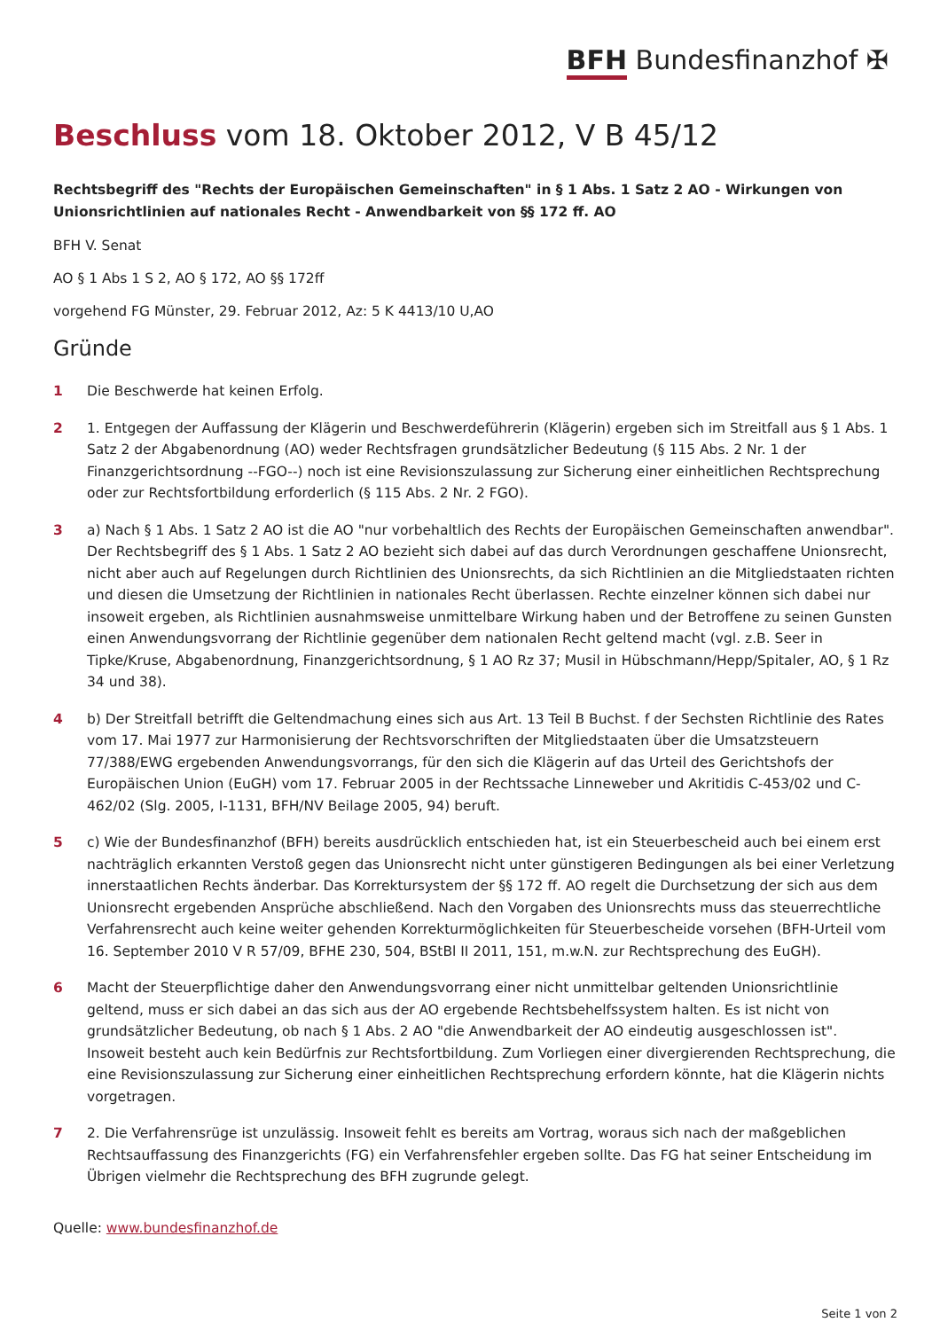BFH Bundesfinanzhof ✠
Beschluss vom 18. Oktober 2012, V B 45/12
Rechtsbegriff des "Rechts der Europäischen Gemeinschaften" in § 1 Abs. 1 Satz 2 AO - Wirkungen von Unionsrichtlinien auf nationales Recht - Anwendbarkeit von §§ 172 ff. AO
BFH V. Senat
AO § 1 Abs 1 S 2, AO § 172, AO §§ 172ff
vorgehend FG Münster, 29. Februar 2012, Az: 5 K 4413/10 U,AO
Gründe
1 Die Beschwerde hat keinen Erfolg.
2 1. Entgegen der Auffassung der Klägerin und Beschwerdeführerin (Klägerin) ergeben sich im Streitfall aus § 1 Abs. 1 Satz 2 der Abgabenordnung (AO) weder Rechtsfragen grundsätzlicher Bedeutung (§ 115 Abs. 2 Nr. 1 der Finanzgerichtsordnung --FGO--) noch ist eine Revisionszulassung zur Sicherung einer einheitlichen Rechtsprechung oder zur Rechtsfortbildung erforderlich (§ 115 Abs. 2 Nr. 2 FGO).
3 a) Nach § 1 Abs. 1 Satz 2 AO ist die AO "nur vorbehaltlich des Rechts der Europäischen Gemeinschaften anwendbar". Der Rechtsbegriff des § 1 Abs. 1 Satz 2 AO bezieht sich dabei auf das durch Verordnungen geschaffene Unionsrecht, nicht aber auch auf Regelungen durch Richtlinien des Unionsrechts, da sich Richtlinien an die Mitgliedstaaten richten und diesen die Umsetzung der Richtlinien in nationales Recht überlassen. Rechte einzelner können sich dabei nur insoweit ergeben, als Richtlinien ausnahmsweise unmittelbare Wirkung haben und der Betroffene zu seinen Gunsten einen Anwendungsvorrang der Richtlinie gegenüber dem nationalen Recht geltend macht (vgl. z.B. Seer in Tipke/Kruse, Abgabenordnung, Finanzgerichtsordnung, § 1 AO Rz 37; Musil in Hübschmann/Hepp/Spitaler, AO, § 1 Rz 34 und 38).
4 b) Der Streitfall betrifft die Geltendmachung eines sich aus Art. 13 Teil B Buchst. f der Sechsten Richtlinie des Rates vom 17. Mai 1977 zur Harmonisierung der Rechtsvorschriften der Mitgliedstaaten über die Umsatzsteuern 77/388/EWG ergebenden Anwendungsvorrangs, für den sich die Klägerin auf das Urteil des Gerichtshofs der Europäischen Union (EuGH) vom 17. Februar 2005 in der Rechtssache Linneweber und Akritidis C-453/02 und C-462/02 (Slg. 2005, I-1131, BFH/NV Beilage 2005, 94) beruft.
5 c) Wie der Bundesfinanzhof (BFH) bereits ausdrücklich entschieden hat, ist ein Steuerbescheid auch bei einem erst nachträglich erkannten Verstoß gegen das Unionsrecht nicht unter günstigeren Bedingungen als bei einer Verletzung innerstaatlichen Rechts änderbar. Das Korrektursystem der §§ 172 ff. AO regelt die Durchsetzung der sich aus dem Unionsrecht ergebenden Ansprüche abschließend. Nach den Vorgaben des Unionsrechts muss das steuerrechtliche Verfahrensrecht auch keine weiter gehenden Korrekturmöglichkeiten für Steuerbescheide vorsehen (BFH-Urteil vom 16. September 2010 V R 57/09, BFHE 230, 504, BStBl II 2011, 151, m.w.N. zur Rechtsprechung des EuGH).
6 Macht der Steuerpflichtige daher den Anwendungsvorrang einer nicht unmittelbar geltenden Unionsrichtlinie geltend, muss er sich dabei an das sich aus der AO ergebende Rechtsbehelfssystem halten. Es ist nicht von grundsätzlicher Bedeutung, ob nach § 1 Abs. 2 AO "die Anwendbarkeit der AO eindeutig ausgeschlossen ist". Insoweit besteht auch kein Bedürfnis zur Rechtsfortbildung. Zum Vorliegen einer divergierenden Rechtsprechung, die eine Revisionszulassung zur Sicherung einer einheitlichen Rechtsprechung erfordern könnte, hat die Klägerin nichts vorgetragen.
7 2. Die Verfahrensrüge ist unzulässig. Insoweit fehlt es bereits am Vortrag, woraus sich nach der maßgeblichen Rechtsauffassung des Finanzgerichts (FG) ein Verfahrensfehler ergeben sollte. Das FG hat seiner Entscheidung im Übrigen vielmehr die Rechtsprechung des BFH zugrunde gelegt.
Quelle: www.bundesfinanzhof.de
Seite 1 von 2